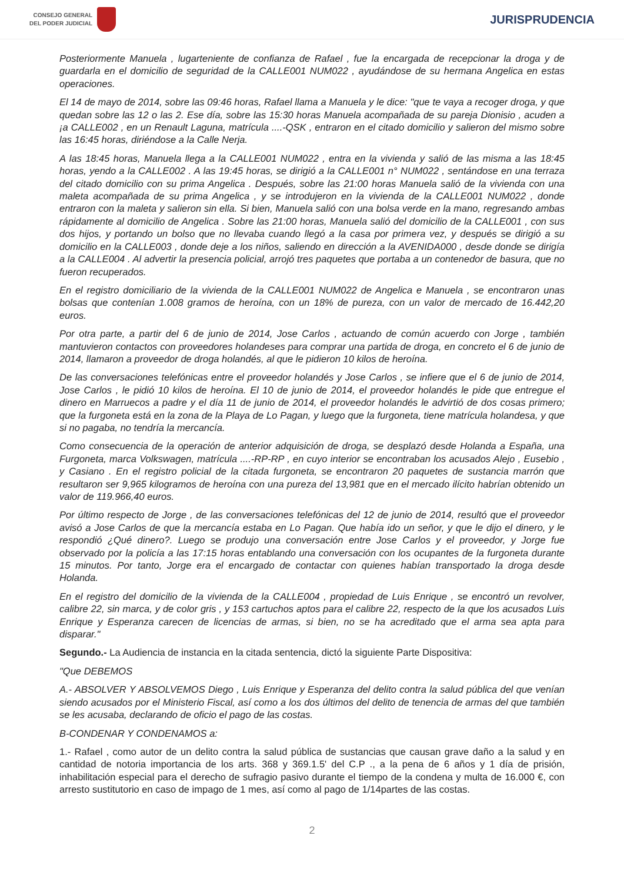CONSEJO GENERAL
DEL PODER JUDICIAL
JURISPRUDENCIA
Posteriormente Manuela , lugarteniente de confianza de Rafael , fue la encargada de recepcionar la droga y de guardarla en el domicilio de seguridad de la CALLE001 NUM022 , ayudándose de su hermana Angelica en estas operaciones.
El 14 de mayo de 2014, sobre las 09:46 horas, Rafael llama a Manuela y le dice: "que te vaya a recoger droga, y que quedan sobre las 12 o las 2. Ese día, sobre las 15:30 horas Manuela acompañada de su pareja Dionisio , acuden a ¡a CALLE002 , en un Renault Laguna, matrícula ....-QSK , entraron en el citado domicilio y salieron del mismo sobre las 16:45 horas, diriéndose a la Calle Nerja.
A las 18:45 horas, Manuela llega a la CALLE001 NUM022 , entra en la vivienda y salió de las misma a las 18:45 horas, yendo a la CALLE002 . A las 19:45 horas, se dirigió a la CALLE001 n° NUM022 , sentándose en una terraza del citado domicilio con su prima Angelica . Después, sobre las 21:00 horas Manuela salió de la vivienda con una maleta acompañada de su prima Angelica , y se introdujeron en la vivienda de la CALLE001 NUM022 , donde entraron con la maleta y salieron sin ella. Si bien, Manuela salió con una bolsa verde en la mano, regresando ambas rápidamente al domicilio de Angelica . Sobre las 21:00 horas, Manuela salió del domicilio de la CALLE001 , con sus dos hijos, y portando un bolso que no llevaba cuando llegó a la casa por primera vez, y después se dirigió a su domicilio en la CALLE003 , donde deje a los niños, saliendo en dirección a la AVENIDA000 , desde donde se dirigía a la CALLE004 . Al advertir la presencia policial, arrojó tres paquetes que portaba a un contenedor de basura, que no fueron recuperados.
En el registro domiciliario de la vivienda de la CALLE001 NUM022 de Angelica e Manuela , se encontraron unas bolsas que contenían 1.008 gramos de heroína, con un 18% de pureza, con un valor de mercado de 16.442,20 euros.
Por otra parte, a partir del 6 de junio de 2014, Jose Carlos , actuando de común acuerdo con Jorge , también mantuvieron contactos con proveedores holandeses para comprar una partida de droga, en concreto el 6 de junio de 2014, llamaron a proveedor de droga holandés, al que le pidieron 10 kilos de heroína.
De las conversaciones telefónicas entre el proveedor holandés y Jose Carlos , se infiere que el 6 de junio de 2014, Jose Carlos , le pidió 10 kilos de heroína. El 10 de junio de 2014, el proveedor holandés le pide que entregue el dinero en Marruecos a padre y el día 11 de junio de 2014, el proveedor holandés le advirtió de dos cosas primero; que la furgoneta está en la zona de la Playa de Lo Pagan, y luego que la furgoneta, tiene matrícula holandesa, y que si no pagaba, no tendría la mercancía.
Como consecuencia de la operación de anterior adquisición de droga, se desplazó desde Holanda a España, una Furgoneta, marca Volkswagen, matrícula ....-RP-RP , en cuyo interior se encontraban los acusados Alejo , Eusebio , y Casiano . En el registro policial de la citada furgoneta, se encontraron 20 paquetes de sustancia marrón que resultaron ser 9,965 kilogramos de heroína con una pureza del 13,981 que en el mercado ilícito habrían obtenido un valor de 119.966,40 euros.
Por último respecto de Jorge , de las conversaciones telefónicas del 12 de junio de 2014, resultó que el proveedor avisó a Jose Carlos de que la mercancía estaba en Lo Pagan. Que había ido un señor, y que le dijo el dinero, y le respondió ¿Qué dinero?. Luego se produjo una conversación entre Jose Carlos y el proveedor, y Jorge fue observado por la policía a las 17:15 horas entablando una conversación con los ocupantes de la furgoneta durante 15 minutos. Por tanto, Jorge era el encargado de contactar con quienes habían transportado la droga desde Holanda.
En el registro del domicilio de la vivienda de la CALLE004 , propiedad de Luis Enrique , se encontró un revolver, calibre 22, sin marca, y de color gris , y 153 cartuchos aptos para el calibre 22, respecto de la que los acusados Luis Enrique y Esperanza carecen de licencias de armas, si bien, no se ha acreditado que el arma sea apta para disparar."
Segundo.- La Audiencia de instancia en la citada sentencia, dictó la siguiente Parte Dispositiva:
"Que DEBEMOS
A.- ABSOLVER Y ABSOLVEMOS Diego , Luis Enrique y Esperanza del delito contra la salud pública del que venían siendo acusados por el Ministerio Fiscal, así como a los dos últimos del delito de tenencia de armas del que también se les acusaba, declarando de oficio el pago de las costas.
B-CONDENAR Y CONDENAMOS a:
1.- Rafael , como autor de un delito contra la salud pública de sustancias que causan grave daño a la salud y en cantidad de notoria importancia de los arts. 368 y 369.1.5' del C.P ., a la pena de 6 años y 1 día de prisión, inhabilitación especial para el derecho de sufragio pasivo durante el tiempo de la condena y multa de 16.000 €, con arresto sustitutorio en caso de impago de 1 mes, así como al pago de 1/14partes de las costas.
2